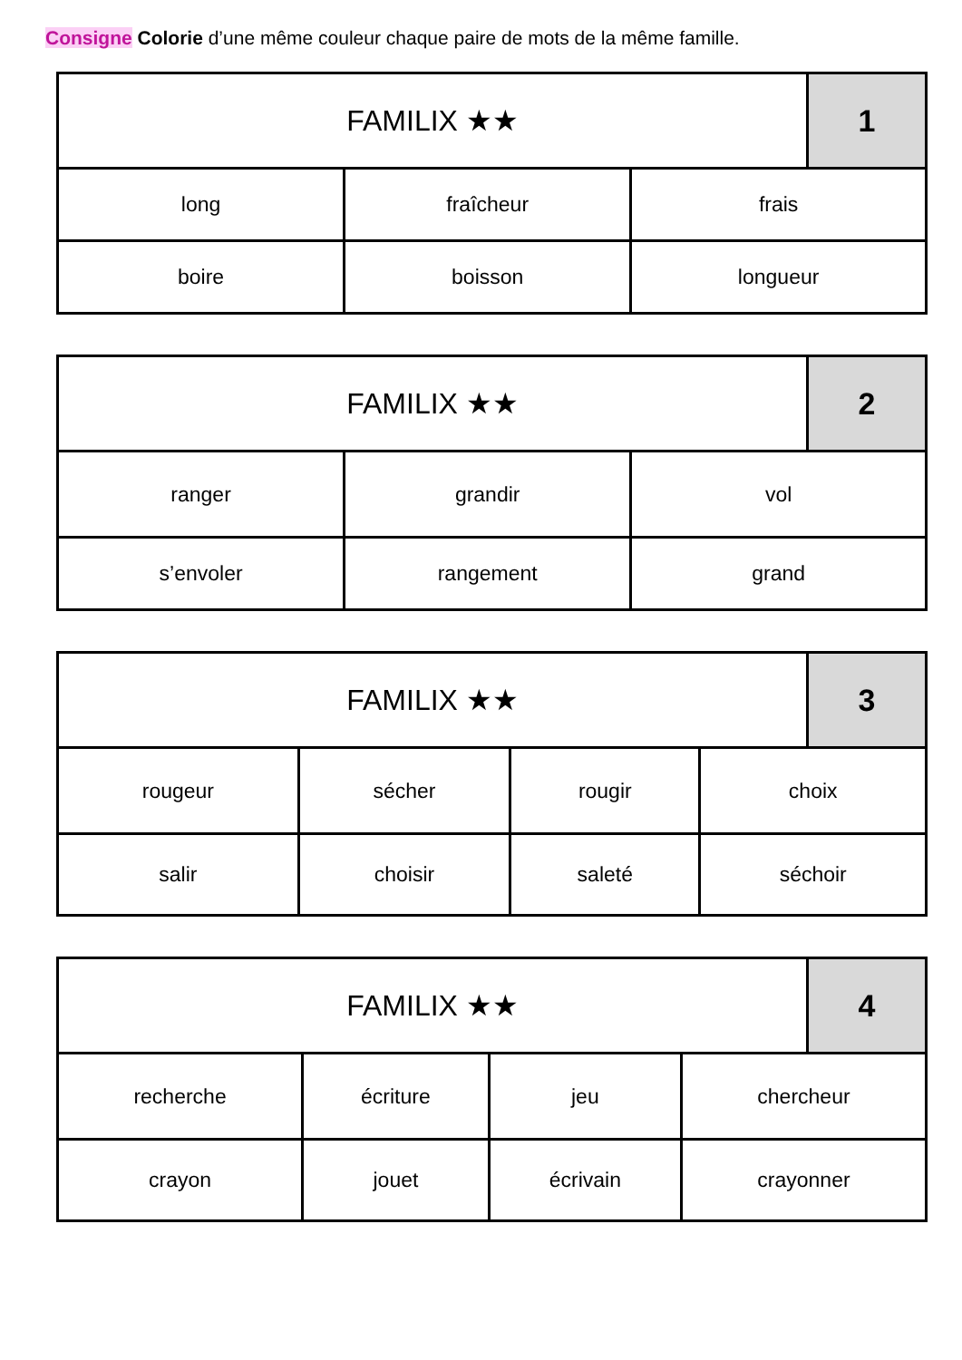Consigne Colorie d’une même couleur chaque paire de mots de la même famille.
| FAMILIX ★★ | 1 |
| long | fraîcheur | frais |
| boire | boisson | longueur |
| FAMILIX ★★ | 2 |
| ranger | grandir | vol |
| s’envoler | rangement | grand |
| FAMILIX ★★ | 3 |
| rougeur | sécher | rougir | choix |
| salir | choisir | saleté | séchoir |
| FAMILIX ★★ | 4 |
| recherche | écriture | jeu | chercheur |
| crayon | jouet | écrivain | crayonner |